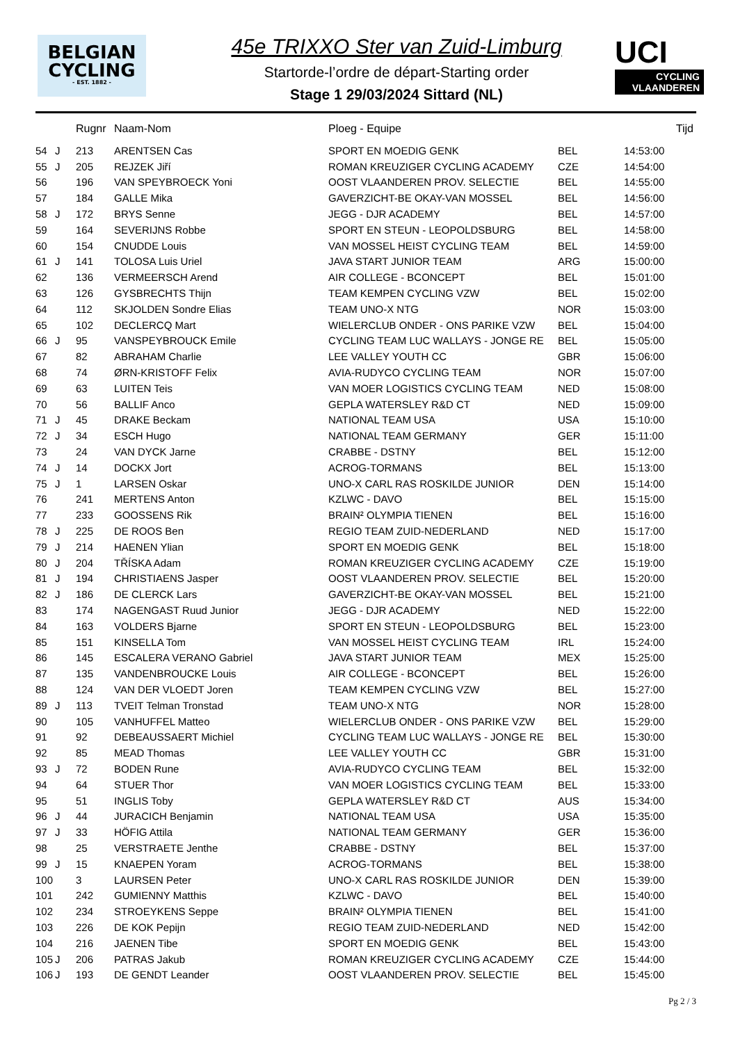BELGIAN
CYCLING
- EST. 1882 -
45e TRIXXO Ster van Zuid-Limburg
Startorde-l’ordre de départ-Starting order
Stage 1 29/03/2024 Sittard (NL)
UCI
CYCLING VLAANDEREN
| | | Rugnr | Naam-Nom | Ploeg - Equipe | | Tijd |
| --- | --- | --- | --- | --- | --- | --- |
| 54 | J | 213 | ARENTSEN Cas | SPORT EN MOEDIG GENK | BEL | 14:53:00 |
| 55 | J | 205 | REJZEK Jiří | ROMAN KREUZIGER CYCLING ACADEMY | CZE | 14:54:00 |
| 56 | | 196 | VAN SPEYBROECK Yoni | OOST VLAANDEREN PROV. SELECTIE | BEL | 14:55:00 |
| 57 | | 184 | GALLE Mika | GAVERZICHT-BE OKAY-VAN MOSSEL | BEL | 14:56:00 |
| 58 | J | 172 | BRYS Senne | JEGG - DJR ACADEMY | BEL | 14:57:00 |
| 59 | | 164 | SEVERIJNS Robbe | SPORT EN STEUN - LEOPOLDSBURG | BEL | 14:58:00 |
| 60 | | 154 | CNUDDE Louis | VAN MOSSEL HEIST CYCLING TEAM | BEL | 14:59:00 |
| 61 | J | 141 | TOLOSA Luis Uriel | JAVA START JUNIOR TEAM | ARG | 15:00:00 |
| 62 | | 136 | VERMEERSCH Arend | AIR COLLEGE - BCONCEPT | BEL | 15:01:00 |
| 63 | | 126 | GYSBRECHTS Thijn | TEAM KEMPEN CYCLING VZW | BEL | 15:02:00 |
| 64 | | 112 | SKJOLDEN Sondre Elias | TEAM UNO-X NTG | NOR | 15:03:00 |
| 65 | | 102 | DECLERCQ Mart | WIELERCLUB ONDER - ONS PARIKE VZW | BEL | 15:04:00 |
| 66 | J | 95 | VANSPEYBROUCK Emile | CYCLING TEAM LUC WALLAYS - JONGE RE | BEL | 15:05:00 |
| 67 | | 82 | ABRAHAM Charlie | LEE VALLEY YOUTH CC | GBR | 15:06:00 |
| 68 | | 74 | ØRN-KRISTOFF Felix | AVIA-RUDYCO CYCLING TEAM | NOR | 15:07:00 |
| 69 | | 63 | LUITEN Teis | VAN MOER LOGISTICS CYCLING TEAM | NED | 15:08:00 |
| 70 | | 56 | BALLIF Anco | GEPLA WATERSLEY R&D CT | NED | 15:09:00 |
| 71 | J | 45 | DRAKE Beckam | NATIONAL TEAM USA | USA | 15:10:00 |
| 72 | J | 34 | ESCH Hugo | NATIONAL TEAM GERMANY | GER | 15:11:00 |
| 73 | | 24 | VAN DYCK Jarne | CRABBE - DSTNY | BEL | 15:12:00 |
| 74 | J | 14 | DOCKX Jort | ACROG-TORMANS | BEL | 15:13:00 |
| 75 | J | 1 | LARSEN Oskar | UNO-X CARL RAS ROSKILDE JUNIOR | DEN | 15:14:00 |
| 76 | | 241 | MERTENS Anton | KZLWC - DAVO | BEL | 15:15:00 |
| 77 | | 233 | GOOSSENS Rik | BRAIN² OLYMPIA TIENEN | BEL | 15:16:00 |
| 78 | J | 225 | DE ROOS Ben | REGIO TEAM ZUID-NEDERLAND | NED | 15:17:00 |
| 79 | J | 214 | HAENEN Ylian | SPORT EN MOEDIG GENK | BEL | 15:18:00 |
| 80 | J | 204 | TŘÍSKA Adam | ROMAN KREUZIGER CYCLING ACADEMY | CZE | 15:19:00 |
| 81 | J | 194 | CHRISTIAENS Jasper | OOST VLAANDEREN PROV. SELECTIE | BEL | 15:20:00 |
| 82 | J | 186 | DE CLERCK Lars | GAVERZICHT-BE OKAY-VAN MOSSEL | BEL | 15:21:00 |
| 83 | | 174 | NAGENGAST Ruud Junior | JEGG - DJR ACADEMY | NED | 15:22:00 |
| 84 | | 163 | VOLDERS Bjarne | SPORT EN STEUN - LEOPOLDSBURG | BEL | 15:23:00 |
| 85 | | 151 | KINSELLA Tom | VAN MOSSEL HEIST CYCLING TEAM | IRL | 15:24:00 |
| 86 | | 145 | ESCALERA VERANO Gabriel | JAVA START JUNIOR TEAM | MEX | 15:25:00 |
| 87 | | 135 | VANDENBROUCKE Louis | AIR COLLEGE - BCONCEPT | BEL | 15:26:00 |
| 88 | | 124 | VAN DER VLOEDT Joren | TEAM KEMPEN CYCLING VZW | BEL | 15:27:00 |
| 89 | J | 113 | TVEIT Telman Tronstad | TEAM UNO-X NTG | NOR | 15:28:00 |
| 90 | | 105 | VANHUFFEL Matteo | WIELERCLUB ONDER - ONS PARIKE VZW | BEL | 15:29:00 |
| 91 | | 92 | DEBEAUSSAERT Michiel | CYCLING TEAM LUC WALLAYS - JONGE RE | BEL | 15:30:00 |
| 92 | | 85 | MEAD Thomas | LEE VALLEY YOUTH CC | GBR | 15:31:00 |
| 93 | J | 72 | BODEN Rune | AVIA-RUDYCO CYCLING TEAM | BEL | 15:32:00 |
| 94 | | 64 | STUER Thor | VAN MOER LOGISTICS CYCLING TEAM | BEL | 15:33:00 |
| 95 | | 51 | INGLIS Toby | GEPLA WATERSLEY R&D CT | AUS | 15:34:00 |
| 96 | J | 44 | JURACICH Benjamin | NATIONAL TEAM USA | USA | 15:35:00 |
| 97 | J | 33 | HÖFIG Attila | NATIONAL TEAM GERMANY | GER | 15:36:00 |
| 98 | | 25 | VERSTRAETE Jenthe | CRABBE - DSTNY | BEL | 15:37:00 |
| 99 | J | 15 | KNAEPEN Yoram | ACROG-TORMANS | BEL | 15:38:00 |
| 100 | | 3 | LAURSEN Peter | UNO-X CARL RAS ROSKILDE JUNIOR | DEN | 15:39:00 |
| 101 | | 242 | GUMIENNY Matthis | KZLWC - DAVO | BEL | 15:40:00 |
| 102 | | 234 | STROEYKENS Seppe | BRAIN² OLYMPIA TIENEN | BEL | 15:41:00 |
| 103 | | 226 | DE KOK Pepijn | REGIO TEAM ZUID-NEDERLAND | NED | 15:42:00 |
| 104 | | 216 | JAENEN Tibe | SPORT EN MOEDIG GENK | BEL | 15:43:00 |
| 105 | J | 206 | PATRAS Jakub | ROMAN KREUZIGER CYCLING ACADEMY | CZE | 15:44:00 |
| 106 | J | 193 | DE GENDT Leander | OOST VLAANDEREN PROV. SELECTIE | BEL | 15:45:00 |
Pg 2 / 3